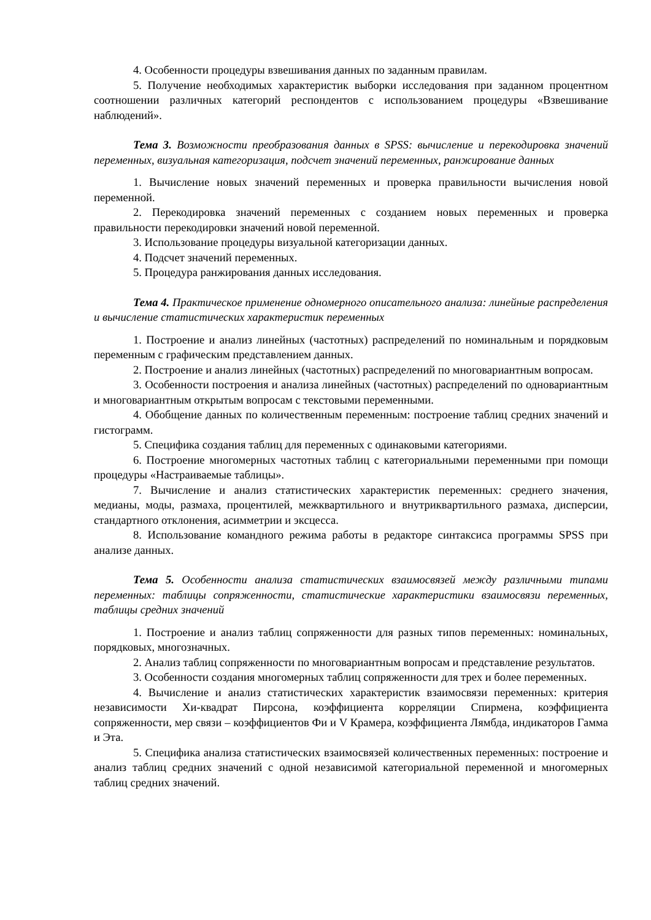4. Особенности процедуры взвешивания данных по заданным правилам.
5. Получение необходимых характеристик выборки исследования при заданном процентном соотношении различных категорий респондентов с использованием процедуры «Взвешивание наблюдений».
Тема 3. Возможности преобразования данных в SPSS: вычисление и перекодировка значений переменных, визуальная категоризация, подсчет значений переменных, ранжирование данных
1. Вычисление новых значений переменных и проверка правильности вычисления новой переменной.
2. Перекодировка значений переменных с созданием новых переменных и проверка правильности перекодировки значений новой переменной.
3. Использование процедуры визуальной категоризации данных.
4. Подсчет значений переменных.
5. Процедура ранжирования данных исследования.
Тема 4. Практическое применение одномерного описательного анализа: линейные распределения и вычисление статистических характеристик переменных
1. Построение и анализ линейных (частотных) распределений по номинальным и порядковым переменным с графическим представлением данных.
2. Построение и анализ линейных (частотных) распределений по многовариантным вопросам.
3. Особенности построения и анализа линейных (частотных) распределений по одновариантным и многовариантным открытым вопросам с текстовыми переменными.
4. Обобщение данных по количественным переменным: построение таблиц средних значений и гистограмм.
5. Специфика создания таблиц для переменных с одинаковыми категориями.
6. Построение многомерных частотных таблиц с категориальными переменными при помощи процедуры «Настраиваемые таблицы».
7. Вычисление и анализ статистических характеристик переменных: среднего значения, медианы, моды, размаха, процентилей, межквартильного и внутриквартильного размаха, дисперсии, стандартного отклонения, асимметрии и эксцесса.
8. Использование командного режима работы в редакторе синтаксиса программы SPSS при анализе данных.
Тема 5. Особенности анализа статистических взаимосвязей между различными типами переменных: таблицы сопряженности, статистические характеристики взаимосвязи переменных, таблицы средних значений
1. Построение и анализ таблиц сопряженности для разных типов переменных: номинальных, порядковых, многозначных.
2. Анализ таблиц сопряженности по многовариантным вопросам и представление результатов.
3. Особенности создания многомерных таблиц сопряженности для трех и более переменных.
4. Вычисление и анализ статистических характеристик взаимосвязи переменных: критерия независимости Хи-квадрат Пирсона, коэффициента корреляции Спирмена, коэффициента сопряженности, мер связи – коэффициентов Фи и V Крамера, коэффициента Лямбда, индикаторов Гамма и Эта.
5. Специфика анализа статистических взаимосвязей количественных переменных: построение и анализ таблиц средних значений с одной независимой категориальной переменной и многомерных таблиц средних значений.